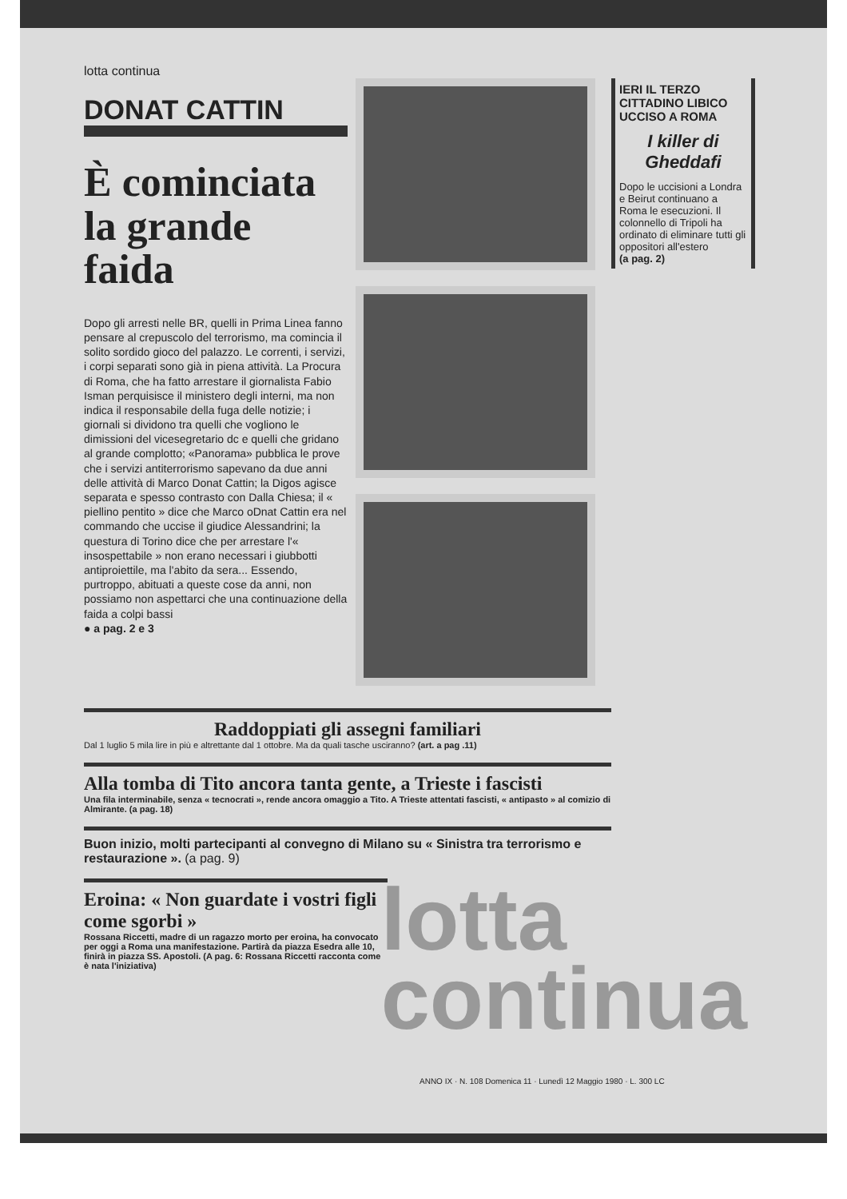lotta continua
DONAT CATTIN
È cominciata la grande faida
Dopo gli arresti nelle BR, quelli in Prima Linea fanno pensare al crepuscolo del terrorismo, ma comincia il solito sordido gioco del palazzo. Le correnti, i servizi, i corpi separati sono già in piena attività. La Procura di Roma, che ha fatto arrestare il giornalista Fabio Isman perquisisce il ministero degli interni, ma non indica il responsabile della fuga delle notizie; i giornali si dividono tra quelli che vogliono le dimissioni del vicesegretario dc e quelli che gridano al grande complotto; «Panorama» pubblica le prove che i servizi antiterrorismo sapevano da due anni delle attività di Marco Donat Cattin; la Digos agisce separata e spesso contrasto con Dalla Chiesa; il « piellino pentito » dice che Marco oDnat Cattin era nel commando che uccise il giudice Alessandrini; la questura di Torino dice che per arrestare l'« insospettabile » non erano necessari i giubbotti antiproiettile, ma l'abito da sera... Essendo, purtroppo, abituati a queste cose da anni, non possiamo non aspettarci che una continuazione della faida a colpi bassi
● a pag. 2 e 3
IERI IL TERZO CITTADINO LIBICO UCCISO A ROMA
I killer di Gheddafi
Dopo le uccisioni a Londra e Beirut continuano a Roma le esecuzioni. Il colonnello di Tripoli ha ordinato di eliminare tutti gli oppositori all'estero
(a pag. 2)
Raddoppiati gli assegni familiari
Dal 1 luglio 5 mila lire in più e altrettante dal 1 ottobre. Ma da quali tasche usciranno? (art. a pag .11)
Alla tomba di Tito ancora tanta gente, a Trieste i fascisti
Una fila interminabile, senza « tecnocrati », rende ancora omaggio a Tito. A Trieste attentati fascisti, « antipasto » al comizio di Almirante. (a pag. 18)
Buon inizio, molti partecipanti al convegno di Milano su « Sinistra tra terrorismo e restaurazione ». (a pag. 9)
Eroina: « Non guardate i vostri figli come sgorbi »
Rossana Riccetti, madre di un ragazzo morto per eroina, ha convocato per oggi a Roma una manifestazione. Partirà da piazza Esedra alle 10, finirà in piazza SS. Apostoli. (A pag. 6: Rossana Riccetti racconta come è nata l'iniziativa)
lotta
continua
ANNO IX · N. 108 Domenica 11 · Lunedì 12 Maggio 1980 · L. 300 LC